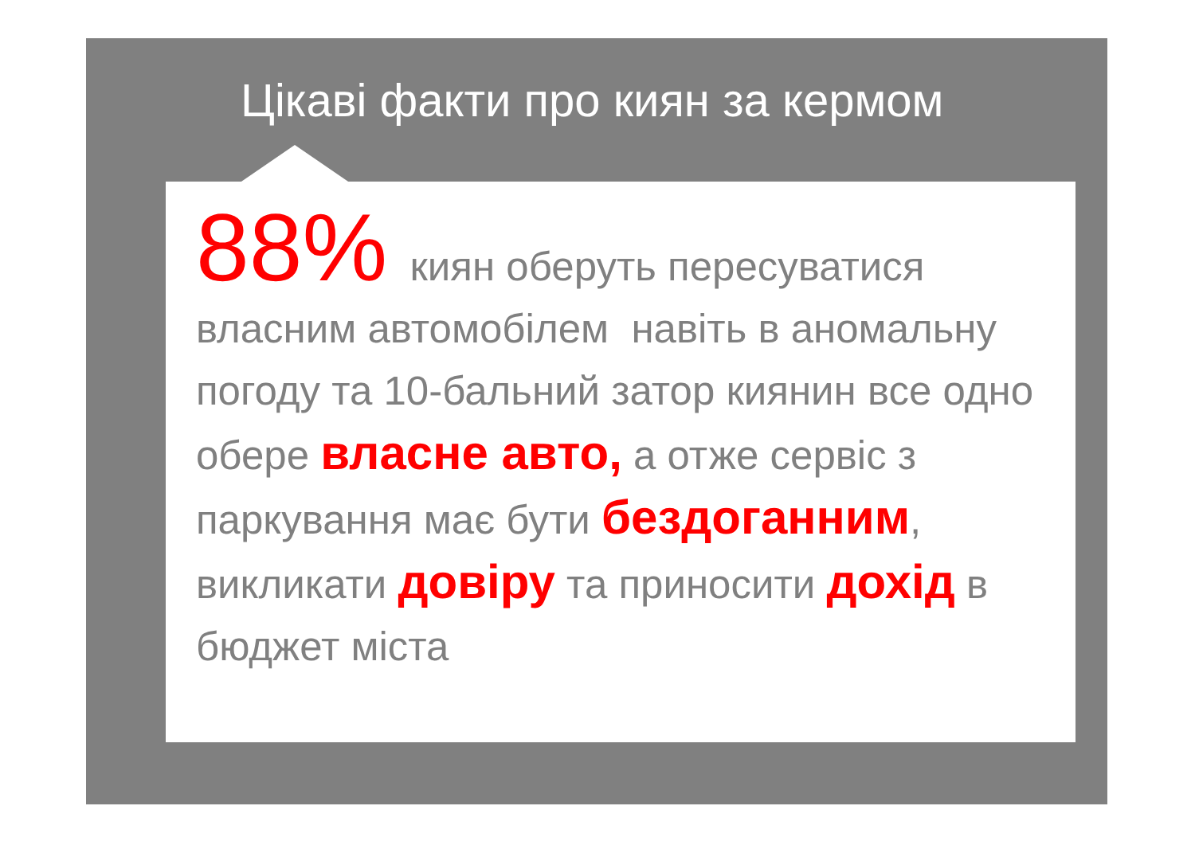Цікаві факти про киян за кермом
88% киян оберуть пересуватися власним автомобілем навіть в аномальну погоду та 10-бальний затор киянин все одно обере власне авто, а отже сервіс з паркування має бути бездоганним, викликати довіру та приносити дохід в бюджет міста